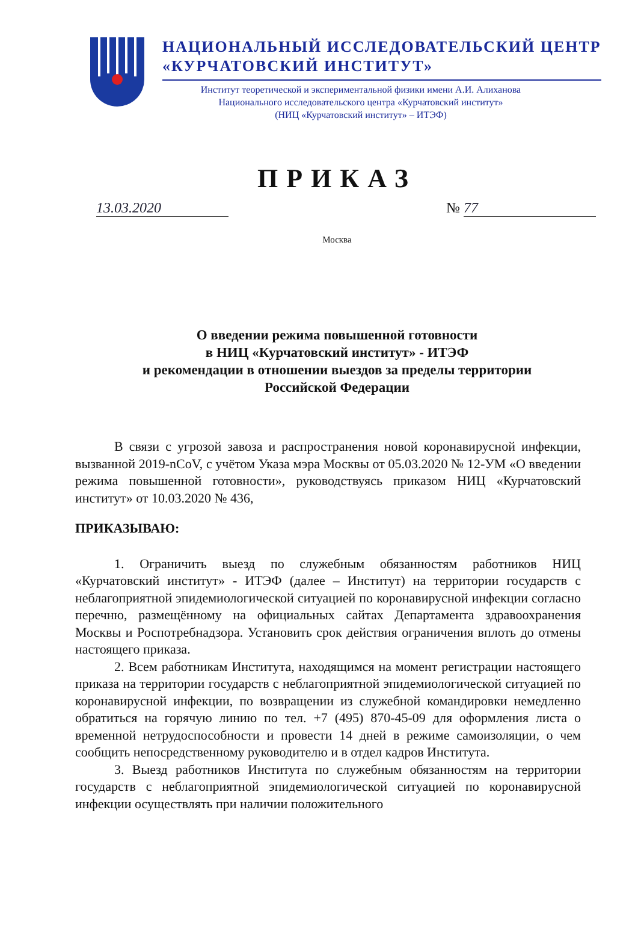НАЦИОНАЛЬНЫЙ ИССЛЕДОВАТЕЛЬСКИЙ ЦЕНТР
«КУРЧАТОВСКИЙ ИНСТИТУТ»
Институт теоретической и экспериментальной физики имени А.И. Алиханова
Национального исследовательского центра «Курчатовский институт»
(НИЦ «Курчатовский институт» – ИТЭФ)
ПРИКАЗ
13.03.2020 № 77
Москва
О введении режима повышенной готовности
в НИЦ «Курчатовский институт» - ИТЭФ
и рекомендации в отношении выездов за пределы территории
Российской Федерации
В связи с угрозой завоза и распространения новой коронавирусной инфекции, вызванной 2019-nCoV, с учётом Указа мэра Москвы от 05.03.2020 № 12-УМ «О введении режима повышенной готовности», руководствуясь приказом НИЦ «Курчатовский институт» от 10.03.2020 № 436,
ПРИКАЗЫВАЮ:
1. Ограничить выезд по служебным обязанностям работников НИЦ «Курчатовский институт» - ИТЭФ (далее – Институт) на территории государств с неблагоприятной эпидемиологической ситуацией по коронавирусной инфекции согласно перечню, размещённому на официальных сайтах Департамента здравоохранения Москвы и Роспотребнадзора. Установить срок действия ограничения вплоть до отмены настоящего приказа.
2. Всем работникам Института, находящимся на момент регистрации настоящего приказа на территории государств с неблагоприятной эпидемиологической ситуацией по коронавирусной инфекции, по возвращении из служебной командировки немедленно обратиться на горячую линию по тел. +7 (495) 870-45-09 для оформления листа о временной нетрудоспособности и провести 14 дней в режиме самоизоляции, о чем сообщить непосредственному руководителю и в отдел кадров Института.
3. Выезд работников Института по служебным обязанностям на территории государств с неблагоприятной эпидемиологической ситуацией по коронавирусной инфекции осуществлять при наличии положительного